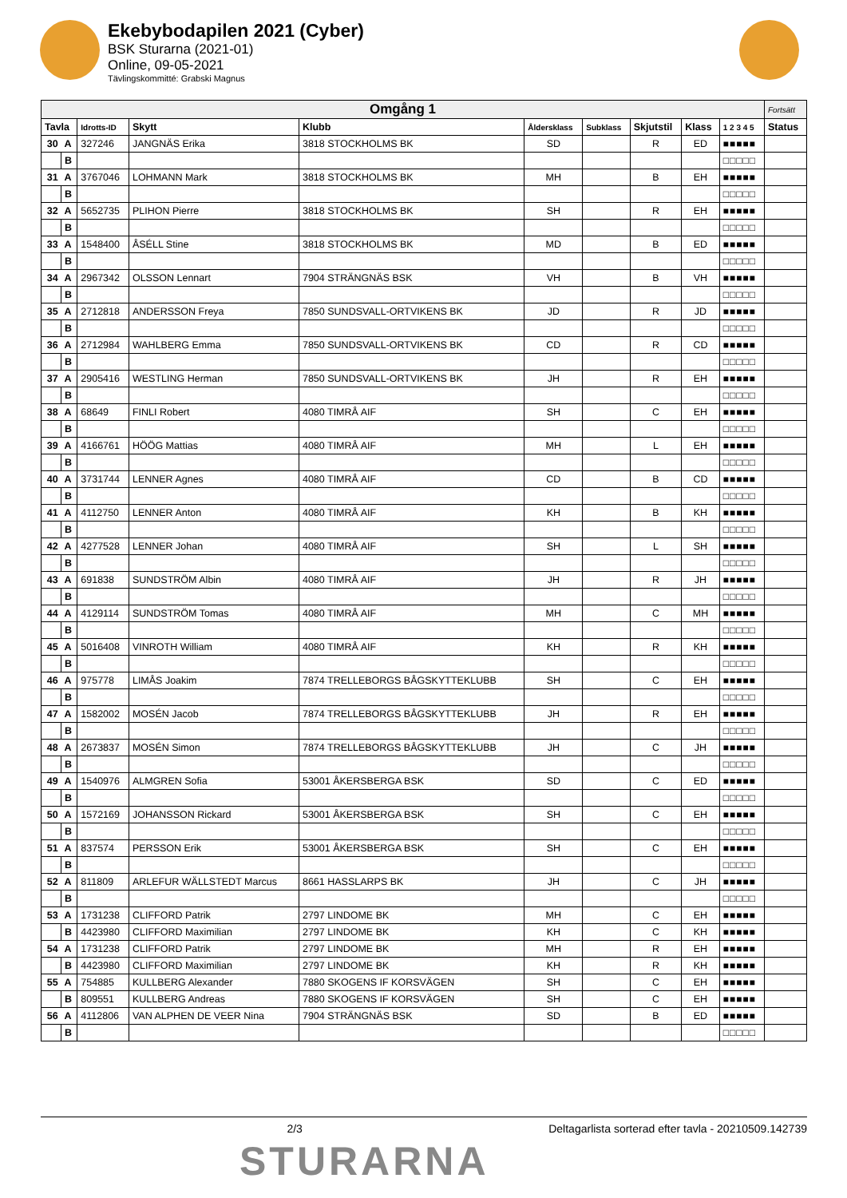Ekebybodapilen 2021 (Cyber)
BSK Sturarna (2021-01)
Online, 09-05-2021
Tävlingskommitté: Grabski Magnus
| Omgång 1 | | | | | | | | | | Fortsätt |
| Tavla | | Idrotts-ID | Skytt | Klubb | Åldersklass | Subklass | Skjutstil | Klass | 1 2 3 4 5 | Status |
| 30 | A | 327246 | JANGNÄS Erika | 3818 STOCKHOLMS BK | SD | | R | ED | ■■■■■ | |
| | B | | | | | | | | □□□□□ | |
| 31 | A | 3767046 | LOHMANN Mark | 3818 STOCKHOLMS BK | MH | | B | EH | ■■■■■ | |
| | B | | | | | | | | □□□□□ | |
| 32 | A | 5652735 | PLIHON Pierre | 3818 STOCKHOLMS BK | SH | | R | EH | ■■■■■ | |
| | B | | | | | | | | □□□□□ | |
| 33 | A | 1548400 | ÅSÉLL Stine | 3818 STOCKHOLMS BK | MD | | B | ED | ■■■■■ | |
| | B | | | | | | | | □□□□□ | |
| 34 | A | 2967342 | OLSSON Lennart | 7904 STRÄNGNÄS BSK | VH | | B | VH | ■■■■■ | |
| | B | | | | | | | | □□□□□ | |
| 35 | A | 2712818 | ANDERSSON Freya | 7850 SUNDSVALL-ORTVIKENS BK | JD | | R | JD | ■■■■■ | |
| | B | | | | | | | | □□□□□ | |
| 36 | A | 2712984 | WAHLBERG Emma | 7850 SUNDSVALL-ORTVIKENS BK | CD | | R | CD | ■■■■■ | |
| | B | | | | | | | | □□□□□ | |
| 37 | A | 2905416 | WESTLING Herman | 7850 SUNDSVALL-ORTVIKENS BK | JH | | R | EH | ■■■■■ | |
| | B | | | | | | | | □□□□□ | |
| 38 | A | 68649 | FINLI Robert | 4080 TIMRÅ AIF | SH | | C | EH | ■■■■■ | |
| | B | | | | | | | | □□□□□ | |
| 39 | A | 4166761 | HÖÖG Mattias | 4080 TIMRÅ AIF | MH | | L | EH | ■■■■■ | |
| | B | | | | | | | | □□□□□ | |
| 40 | A | 3731744 | LENNER Agnes | 4080 TIMRÅ AIF | CD | | B | CD | ■■■■■ | |
| | B | | | | | | | | □□□□□ | |
| 41 | A | 4112750 | LENNER Anton | 4080 TIMRÅ AIF | KH | | B | KH | ■■■■■ | |
| | B | | | | | | | | □□□□□ | |
| 42 | A | 4277528 | LENNER Johan | 4080 TIMRÅ AIF | SH | | L | SH | ■■■■■ | |
| | B | | | | | | | | □□□□□ | |
| 43 | A | 691838 | SUNDSTRÖM Albin | 4080 TIMRÅ AIF | JH | | R | JH | ■■■■■ | |
| | B | | | | | | | | □□□□□ | |
| 44 | A | 4129114 | SUNDSTRÖM Tomas | 4080 TIMRÅ AIF | MH | | C | MH | ■■■■■ | |
| | B | | | | | | | | □□□□□ | |
| 45 | A | 5016408 | VINROTH William | 4080 TIMRÅ AIF | KH | | R | KH | ■■■■■ | |
| | B | | | | | | | | □□□□□ | |
| 46 | A | 975778 | LIMÅS Joakim | 7874 TRELLEBORGS BÅGSKYTTEKLUBB | SH | | C | EH | ■■■■■ | |
| | B | | | | | | | | □□□□□ | |
| 47 | A | 1582002 | MOSÉN Jacob | 7874 TRELLEBORGS BÅGSKYTTEKLUBB | JH | | R | EH | ■■■■■ | |
| | B | | | | | | | | □□□□□ | |
| 48 | A | 2673837 | MOSÉN Simon | 7874 TRELLEBORGS BÅGSKYTTEKLUBB | JH | | C | JH | ■■■■■ | |
| | B | | | | | | | | □□□□□ | |
| 49 | A | 1540976 | ALMGREN Sofia | 53001 ÅKERSBERGA BSK | SD | | C | ED | ■■■■■ | |
| | B | | | | | | | | □□□□□ | |
| 50 | A | 1572169 | JOHANSSON Rickard | 53001 ÅKERSBERGA BSK | SH | | C | EH | ■■■■■ | |
| | B | | | | | | | | □□□□□ | |
| 51 | A | 837574 | PERSSON Erik | 53001 ÅKERSBERGA BSK | SH | | C | EH | ■■■■■ | |
| | B | | | | | | | | □□□□□ | |
| 52 | A | 811809 | ARLEFUR WÄLLSTEDT Marcus | 8661 HASSLARPS BK | JH | | C | JH | ■■■■■ | |
| | B | | | | | | | | □□□□□ | |
| 53 | A | 1731238 | CLIFFORD Patrik | 2797 LINDOME BK | MH | | C | EH | ■■■■■ | |
| | B | 4423980 | CLIFFORD Maximilian | 2797 LINDOME BK | KH | | C | KH | ■■■■■ | |
| 54 | A | 1731238 | CLIFFORD Patrik | 2797 LINDOME BK | MH | | R | EH | ■■■■■ | |
| | B | 4423980 | CLIFFORD Maximilian | 2797 LINDOME BK | KH | | R | KH | ■■■■■ | |
| 55 | A | 754885 | KULLBERG Alexander | 7880 SKOGENS IF KORSVÄGEN | SH | | C | EH | ■■■■■ | |
| | B | 809551 | KULLBERG Andreas | 7880 SKOGENS IF KORSVÄGEN | SH | | C | EH | ■■■■■ | |
| 56 | A | 4112806 | VAN ALPHEN DE VEER Nina | 7904 STRÄNGNÄS BSK | SD | | B | ED | ■■■■■ | |
| | B | | | | | | | | □□□□□ | |
2/3 Deltagarlista sorterad efter tavla - 20210509.142739
STURARNA